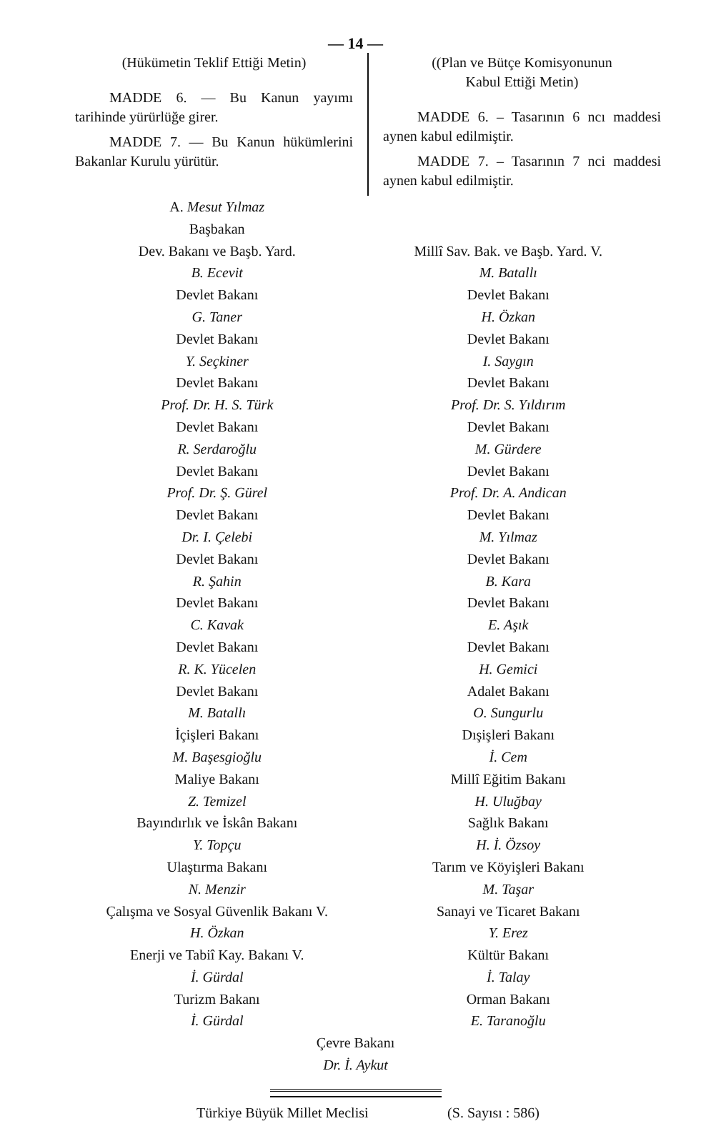— 14 —
(Hükümetin Teklif Ettiği Metin)
MADDE 6. — Bu Kanun yayımı tarihinde yürürlüğe girer.
MADDE 7. — Bu Kanun hükümlerini Bakanlar Kurulu yürütür.
((Plan ve Bütçe Komisyonunun
Kabul Ettiği Metin)
MADDE 6. – Tasarının 6 ncı maddesi aynen kabul edilmiştir.
MADDE 7. – Tasarının 7 nci maddesi aynen kabul edilmiştir.
A. Mesut Yılmaz
Başbakan
Dev. Bakanı ve Başb. Yard.
B. Ecevit
Devlet Bakanı
G. Taner
Devlet Bakanı
Y. Seçkiner
Devlet Bakanı
Prof. Dr. H. S. Türk
Devlet Bakanı
R. Serdaroğlu
Devlet Bakanı
Prof. Dr. Ş. Gürel
Devlet Bakanı
Dr. I. Çelebi
Devlet Bakanı
R. Şahin
Devlet Bakanı
C. Kavak
Devlet Bakanı
R. K. Yücelen
Devlet Bakanı
M. Batallı
İçişleri Bakanı
M. Başesgioğlu
Maliye Bakanı
Z. Temizel
Bayındırlık ve İskân Bakanı
Y. Topçu
Ulaştırma Bakanı
N. Menzir
Çalışma ve Sosyal Güvenlik Bakanı V.
H. Özkan
Enerji ve Tabiî Kay. Bakanı V.
İ. Gürdal
Turizm Bakanı
İ. Gürdal
Millî Sav. Bak. ve Başb. Yard. V.
M. Batallı
Devlet Bakanı
H. Özkan
Devlet Bakanı
I. Saygın
Devlet Bakanı
Prof. Dr. S. Yıldırım
Devlet Bakanı
M. Gürdere
Devlet Bakanı
Prof. Dr. A. Andican
Devlet Bakanı
M. Yılmaz
Devlet Bakanı
B. Kara
Devlet Bakanı
E. Aşık
Devlet Bakanı
H. Gemici
Adalet Bakanı
O. Sungurlu
Dışişleri Bakanı
İ. Cem
Millî Eğitim Bakanı
H. Uluğbay
Sağlık Bakanı
H. İ. Özsoy
Tarım ve Köyişleri Bakanı
M. Taşar
Sanayi ve Ticaret Bakanı
Y. Erez
Kültür Bakanı
İ. Talay
Orman Bakanı
E. Taranoğlu
Çevre Bakanı
Dr. İ. Aykut
Türkiye Büyük Millet Meclisi (S. Sayısı : 586)